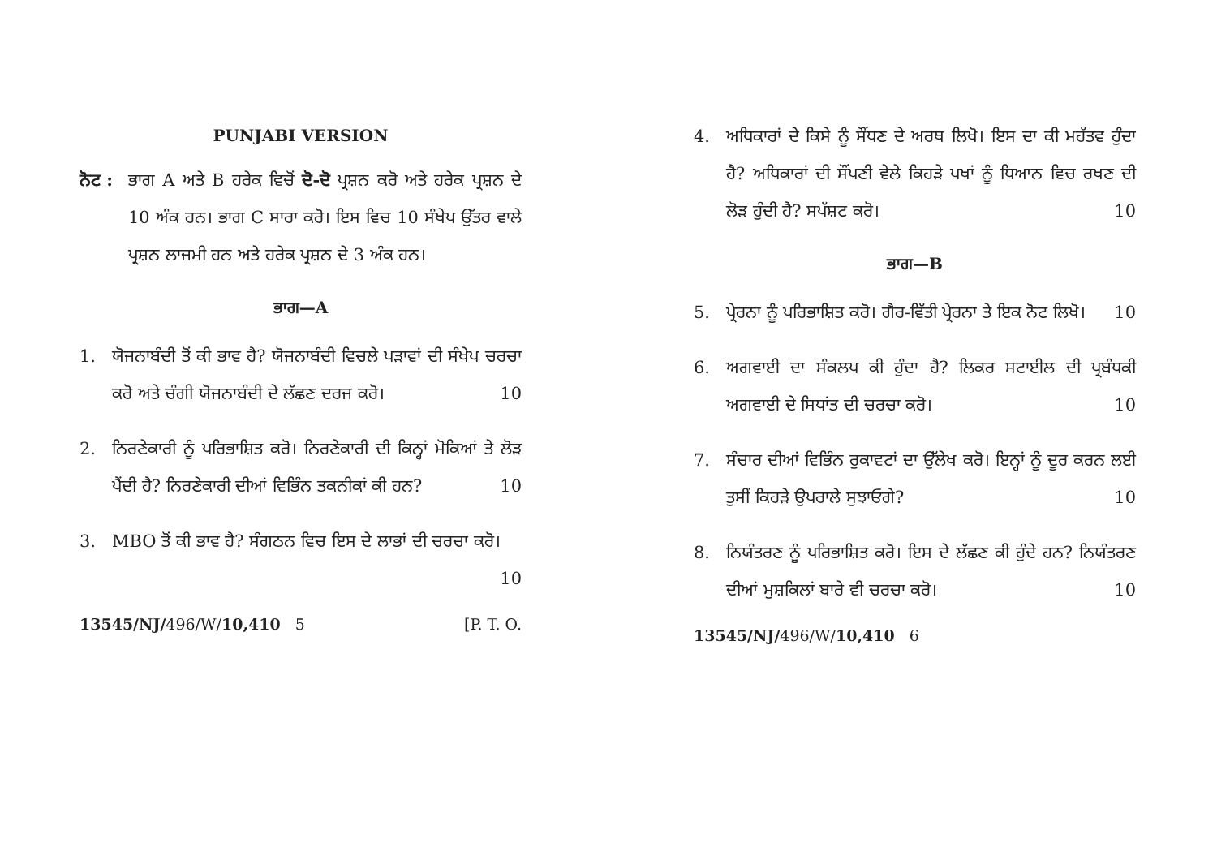PUNJABI VERSION
ਨੋਟ :
ਭਾਗ A ਅਤੇ B ਹਰੇਕ ਵਿਚੋਂ ਦੋ-ਦੋ ਪ੍ਰਸ਼ਨ ਕਰੋ ਅਤੇ ਹਰੇਕ ਪ੍ਰਸ਼ਨ ਦੇ 10 ਅੰਕ ਹਨ। ਭਾਗ C ਸਾਰਾ ਕਰੋ। ਇਸ ਵਿਚ 10 ਸੰਖੇਪ ਉੱਤਰ ਵਾਲੇ ਪ੍ਰਸ਼ਨ ਲਾਜਮੀ ਹਨ ਅਤੇ ਹਰੇਕ ਪ੍ਰਸ਼ਨ ਦੇ 3 ਅੰਕ ਹਨ।
ਭਾਗ—A
1. ਯੋਜਨਾਬੰਦੀ ਤੋਂ ਕੀ ਭਾਵ ਹੈ? ਯੋਜਨਾਬੰਦੀ ਵਿਚਲੇ ਪੜਾਵਾਂ ਦੀ ਸੰਖੇਪ ਚਰਚਾ ਕਰੋ ਅਤੇ ਚੰਗੀ ਯੋਜਨਾਬੰਦੀ ਦੇ ਲੱਛਣ ਦਰਜ ਕਰੋ। 10
2. ਨਿਰਣੇਕਾਰੀ ਨੂੰ ਪਰਿਭਾਸ਼ਿਤ ਕਰੋ। ਨਿਰਣੇਕਾਰੀ ਦੀ ਕਿਨ੍ਹਾਂ ਮੋਕਿਆਂ ਤੇ ਲੋੜ ਪੈਂਦੀ ਹੈ? ਨਿਰਣੇਕਾਰੀ ਦੀਆਂ ਵਿਭਿੰਨ ਤਕਨੀਕਾਂ ਕੀ ਹਨ? 10
3. MBO ਤੋਂ ਕੀ ਭਾਵ ਹੈ? ਸੰਗਠਨ ਵਿਚ ਇਸ ਦੇ ਲਾਭਾਂ ਦੀ ਚਰਚਾ ਕਰੋ। 10
13545/NJ/496/W/10,410 5 [P. T. O.
4. ਅਧਿਕਾਰਾਂ ਦੇ ਕਿਸੇ ਨੂੰ ਸੌਂਧਣ ਦੇ ਅਰਥ ਲਿਖੋ। ਇਸ ਦਾ ਕੀ ਮਹੱਤਵ ਹੁੰਦਾ ਹੈ? ਅਧਿਕਾਰਾਂ ਦੀ ਸੌਂਪਣੀ ਵੇਲੇ ਕਿਹੜੇ ਪਖਾਂ ਨੂੰ ਧਿਆਨ ਵਿਚ ਰਖਣ ਦੀ ਲੋੜ ਹੁੰਦੀ ਹੈ? ਸਪੱਸ਼ਟ ਕਰੋ। 10
ਭਾਗ—B
5. ਪ੍ਰੇਰਨਾ ਨੂੰ ਪਰਿਭਾਸ਼ਿਤ ਕਰੋ। ਗੈਰ-ਵਿੱਤੀ ਪ੍ਰੇਰਨਾ ਤੇ ਇਕ ਨੋਟ ਲਿਖੋ। 10
6. ਅਗਵਾਈ ਦਾ ਸੰਕਲਪ ਕੀ ਹੁੰਦਾ ਹੈ? ਲਿਕਰ ਸਟਾਈਲ ਦੀ ਪ੍ਰਬੰਧਕੀ ਅਗਵਾਈ ਦੇ ਸਿਧਾਂਤ ਦੀ ਚਰਚਾ ਕਰੋ। 10
7. ਸੰਚਾਰ ਦੀਆਂ ਵਿਭਿੰਨ ਰੁਕਾਵਟਾਂ ਦਾ ਉੱਲੇਖ ਕਰੋ। ਇਨ੍ਹਾਂ ਨੂੰ ਦੂਰ ਕਰਨ ਲਈ ਤੁਸੀਂ ਕਿਹੜੇ ਉਪਰਾਲੇ ਸੁਝਾਓਗੇ? 10
8. ਨਿਯੰਤਰਣ ਨੂੰ ਪਰਿਭਾਸ਼ਿਤ ਕਰੋ। ਇਸ ਦੇ ਲੱਛਣ ਕੀ ਹੁੰਦੇ ਹਨ? ਨਿਯੰਤਰਣ ਦੀਆਂ ਮੁਸ਼ਕਿਲਾਂ ਬਾਰੇ ਵੀ ਚਰਚਾ ਕਰੋ। 10
13545/NJ/496/W/10,410 6